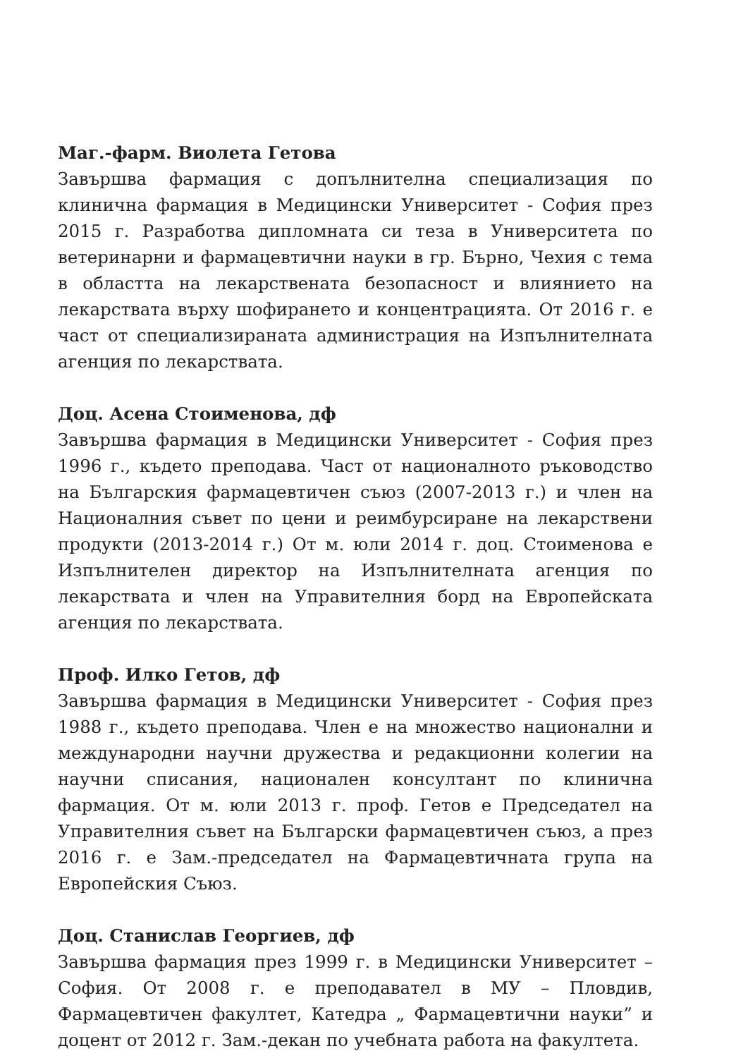Маг.-фарм. Виолета Гетова
Завършва фармация с допълнителна специализация по клинична фармация в Медицински Университет - София през 2015 г. Разработва дипломната си теза в Университета по ветеринарни и фармацевтични науки в гр. Бърно, Чехия с тема в областта на лекарствената безопасност и влиянието на лекарствата върху шофирането и концентрацията. От 2016 г. е част от специализираната администрация на Изпълнителната агенция по лекарствата.
Доц. Асена Стоименова, дф
Завършва фармация в Медицински Университет - София през 1996 г., където преподава. Част от националното ръководство на Българския фармацевтичен съюз (2007-2013 г.) и член на Националния съвет по цени и реимбурсиране на лекарствени продукти (2013-2014 г.) От м. юли 2014 г. доц. Стоименова е Изпълнителен директор на Изпълнителната агенция по лекарствата и член на Управителния борд на Европейската агенция по лекарствата.
Проф. Илко Гетов, дф
Завършва фармация в Медицински Университет - София през 1988 г., където преподава. Член е на множество национални и международни научни дружества и редакционни колегии на научни списания, национален консултант по клинична фармация. От м. юли 2013 г. проф. Гетов е Председател на Управителния съвет на Български фармацевтичен съюз, а през 2016 г. е Зам.-председател на Фармацевтичната група на Европейския Съюз.
Доц. Станислав Георгиев, дф
Завършва фармация през 1999 г. в Медицински Университет – София. От 2008 г. е преподавател в МУ – Пловдив, Фармацевтичен факултет, Катедра „ Фармацевтични науки” и доцент от 2012 г. Зам.-декан по учебната работа на факултета.